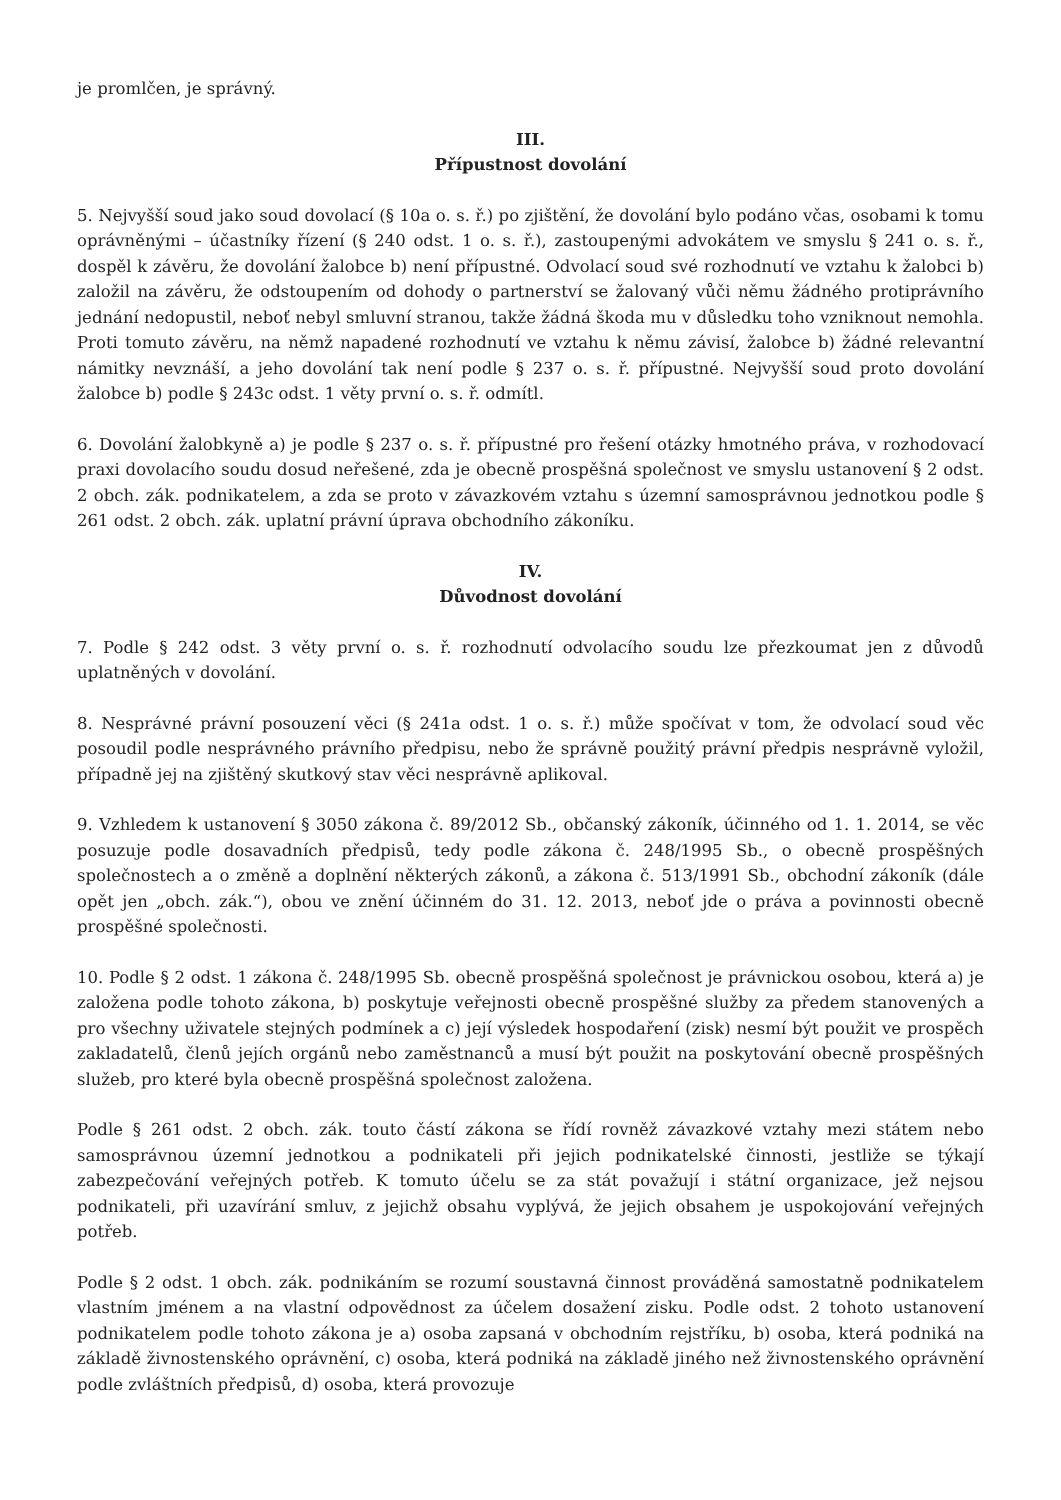je promlčen, je správný.
III.
Přípustnost dovolání
5. Nejvyšší soud jako soud dovolací (§ 10a o. s. ř.) po zjištění, že dovolání bylo podáno včas, osobami k tomu oprávněnými – účastníky řízení (§ 240 odst. 1 o. s. ř.), zastoupenými advokátem ve smyslu § 241 o. s. ř., dospěl k závěru, že dovolání žalobce b) není přípustné. Odvolací soud své rozhodnutí ve vztahu k žalobci b) založil na závěru, že odstoupením od dohody o partnerství se žalovaný vůči němu žádného protiprávního jednání nedopustil, neboť nebyl smluvní stranou, takže žádná škoda mu v důsledku toho vzniknout nemohla. Proti tomuto závěru, na němž napadené rozhodnutí ve vztahu k němu závisí, žalobce b) žádné relevantní námitky nevznáší, a jeho dovolání tak není podle § 237 o. s. ř. přípustné. Nejvyšší soud proto dovolání žalobce b) podle § 243c odst. 1 věty první o. s. ř. odmítl.
6. Dovolání žalobkyně a) je podle § 237 o. s. ř. přípustné pro řešení otázky hmotného práva, v rozhodovací praxi dovolacího soudu dosud neřešené, zda je obecně prospěšná společnost ve smyslu ustanovení § 2 odst. 2 obch. zák. podnikatelem, a zda se proto v závazkovém vztahu s územní samosprávnou jednotkou podle § 261 odst. 2 obch. zák. uplatní právní úprava obchodního zákoníku.
IV.
Důvodnost dovolání
7. Podle § 242 odst. 3 věty první o. s. ř. rozhodnutí odvolacího soudu lze přezkoumat jen z důvodů uplatněných v dovolání.
8. Nesprávné právní posouzení věci (§ 241a odst. 1 o. s. ř.) může spočívat v tom, že odvolací soud věc posoudil podle nesprávného právního předpisu, nebo že správně použitý právní předpis nesprávně vyložil, případně jej na zjištěný skutkový stav věci nesprávně aplikoval.
9. Vzhledem k ustanovení § 3050 zákona č. 89/2012 Sb., občanský zákoník, účinného od 1. 1. 2014, se věc posuzuje podle dosavadních předpisů, tedy podle zákona č. 248/1995 Sb., o obecně prospěšných společnostech a o změně a doplnění některých zákonů, a zákona č. 513/1991 Sb., obchodní zákoník (dále opět jen „obch. zák.“), obou ve znění účinném do 31. 12. 2013, neboť jde o práva a povinnosti obecně prospěšné společnosti.
10. Podle § 2 odst. 1 zákona č. 248/1995 Sb. obecně prospěšná společnost je právnickou osobou, která a) je založena podle tohoto zákona, b) poskytuje veřejnosti obecně prospěšné služby za předem stanovených a pro všechny uživatele stejných podmínek a c) její výsledek hospodaření (zisk) nesmí být použit ve prospěch zakladatelů, členů jejích orgánů nebo zaměstnanců a musí být použit na poskytování obecně prospěšných služeb, pro které byla obecně prospěšná společnost založena.
Podle § 261 odst. 2 obch. zák. touto částí zákona se řídí rovněž závazkové vztahy mezi státem nebo samosprávnou územní jednotkou a podnikateli při jejich podnikatelské činnosti, jestliže se týkají zabezpečování veřejných potřeb. K tomuto účelu se za stát považují i státní organizace, jež nejsou podnikateli, při uzavírání smluv, z jejichž obsahu vyplývá, že jejich obsahem je uspokojování veřejných potřeb.
Podle § 2 odst. 1 obch. zák. podnikáním se rozumí soustavná činnost prováděná samostatně podnikatelem vlastním jménem a na vlastní odpovědnost za účelem dosažení zisku. Podle odst. 2 tohoto ustanovení podnikatelem podle tohoto zákona je a) osoba zapsaná v obchodním rejstříku, b) osoba, která podniká na základě živnostenského oprávnění, c) osoba, která podniká na základě jiného než živnostenského oprávnění podle zvláštních předpisů, d) osoba, která provozuje